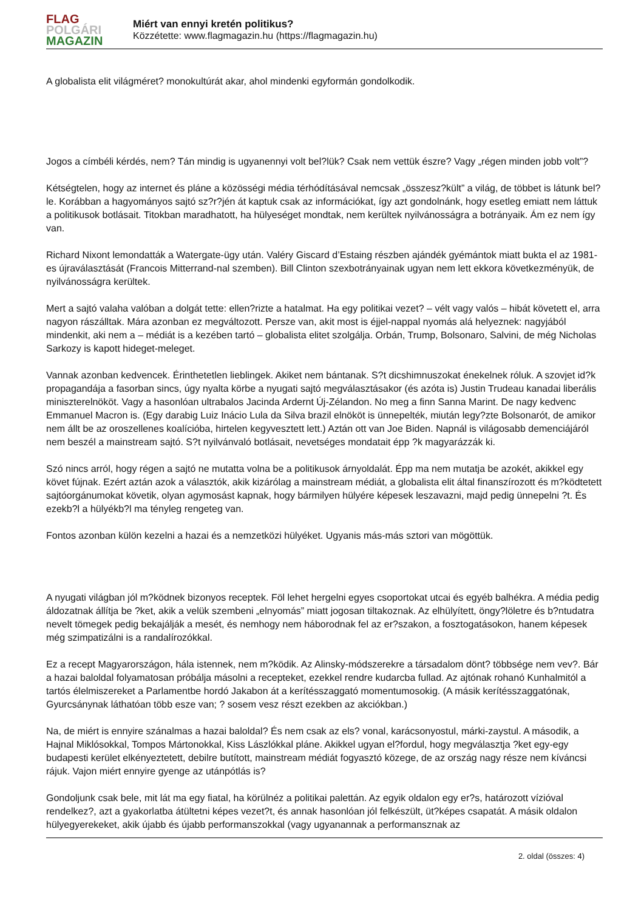FLAG
POLGÁRI
MAGAZIN
Miért van ennyi kretén politikus?
Közzétette: www.flagmagazin.hu (https://flagmagazin.hu)
A globalista elit világméret? monokultúrát akar, ahol mindenki egyformán gondolkodik.
Jogos a címbéli kérdés, nem? Tán mindig is ugyanennyi volt bel?lük? Csak nem vettük észre? Vagy „régen minden jobb volt”?
Kétségtelen, hogy az internet és pláne a közösségi média térhódításával nemcsak „összesz?kült” a világ, de többet is látunk bel?le. Korábban a hagyományos sajtó sz?r?jén át kaptuk csak az információkat, így azt gondolnánk, hogy esetleg emiatt nem láttuk a politikusok botlásait. Titokban maradhatott, ha hülyeséget mondtak, nem kerültek nyilvánosságra a botrányaik. Ám ez nem így van.
Richard Nixont lemondatták a Watergate-ügy után. Valéry Giscard d’Estaing részben ajándék gyémántok miatt bukta el az 1981-es újraválasztását (Francois Mitterrand-nal szemben). Bill Clinton szexbotrányainak ugyan nem lett ekkora következményük, de nyilvánosságra kerültek.
Mert a sajtó valaha valóban a dolgát tette: ellen?rizte a hatalmat. Ha egy politikai vezet? – vélt vagy valós – hibát követett el, arra nagyon rászálltak. Mára azonban ez megváltozott. Persze van, akit most is éjjel-nappal nyomás alá helyeznek: nagyjából mindenkit, aki nem a – médiát is a kezében tartó – globalista elitet szolgálja. Orbán, Trump, Bolsonaro, Salvini, de még Nicholas Sarkozy is kapott hideget-meleget.
Vannak azonban kedvencek. Érinthetetlen lieblingek. Akiket nem bántanak. S?t dicshimnuszokat énekelnek róluk. A szovjet id?k propagandája a fasorban sincs, úgy nyalta körbe a nyugati sajtó megválasztásakor (és azóta is) Justin Trudeau kanadai liberális miniszterelnököt. Vagy a hasonlóan ultrabalos Jacinda Ardernt Új-Zélandon. No meg a finn Sanna Marint. De nagy kedvenc Emmanuel Macron is. (Egy darabig Luiz Inácio Lula da Silva brazil elnököt is ünnepelték, miután legy?zte Bolsonarót, de amikor nem állt be az oroszellenes koalícióba, hirtelen kegyvesztett lett.) Aztán ott van Joe Biden. Napnál is világosabb demenciájáról nem beszél a mainstream sajtó. S?t nyilvánvaló botlásait, nevetséges mondatait épp ?k magyarázzák ki.
Szó nincs arról, hogy régen a sajtó ne mutatta volna be a politikusok árnyoldalát. Épp ma nem mutatja be azokét, akikkel egy követ fújnak. Ezért aztán azok a választók, akik kizárólag a mainstream médiát, a globalista elit által finanszírozott és m?ködtetett sajtóorgánumokat követik, olyan agymosást kapnak, hogy bármilyen hülyére képesek leszavazni, majd pedig ünnepelni ?t. És ezekb?l a hülyékb?l ma tényleg rengeteg van.
Fontos azonban külön kezelni a hazai és a nemzetközi hülyéket. Ugyanis más-más sztori van mögöttük.
A nyugati világban jól m?ködnek bizonyos receptek. Föl lehet hergelni egyes csoportokat utcai és egyéb balhékra. A média pedig áldozatnak állítja be ?ket, akik a velük szembeni „elnyomás” miatt jogosan tiltakoznak. Az elhülyített, öngy?löletre és b?ntudatra nevelt tömegek pedig bekajálják a mesét, és nemhogy nem háborodnak fel az er?szakon, a fosztogatásokon, hanem képesek még szimpatizálni is a randalírozókkal.
Ez a recept Magyarországon, hála istennek, nem m?ködik. Az Alinsky-módszerekre a társadalom dönt? többsége nem vev?. Bár a hazai baloldal folyamatosan próbálja másolni a recepteket, ezekkel rendre kudarcba fullad. Az ajtónak rohanó Kunhalmitól a tartós élelmiszereket a Parlamentbe hordó Jakabon át a kerítésszaggató momentumosokig. (A másik kerítésszaggatónak, Gyurcsánynak láthatóan több esze van; ? sosem vesz részt ezekben az akciókban.)
Na, de miért is ennyire szánalmas a hazai baloldal? És nem csak az els? vonal, karácsonyostul, márki-zaystul. A második, a Hajnal Miklósokkal, Tompos Mártonokkal, Kiss Lászlókkal pláne. Akikkel ugyan el?fordul, hogy megválasztja ?ket egy-egy budapesti kerület elkényeztetett, debilre butított, mainstream médiát fogyasztó közege, de az ország nagy része nem kíváncsi rájuk. Vajon miért ennyire gyenge az utánpótlás is?
Gondoljunk csak bele, mit lát ma egy fiatal, ha körülnéz a politikai palettán. Az egyik oldalon egy er?s, határozott vízióval rendelkez?, azt a gyakorlatba átültetni képes vezet?t, és annak hasonlóan jól felkészült, üt?képes csapatát. A másik oldalon hülyegyerekeket, akik újabb és újabb performanszokkal (vagy ugyanannak a performansznak az
2. oldal (összes: 4)